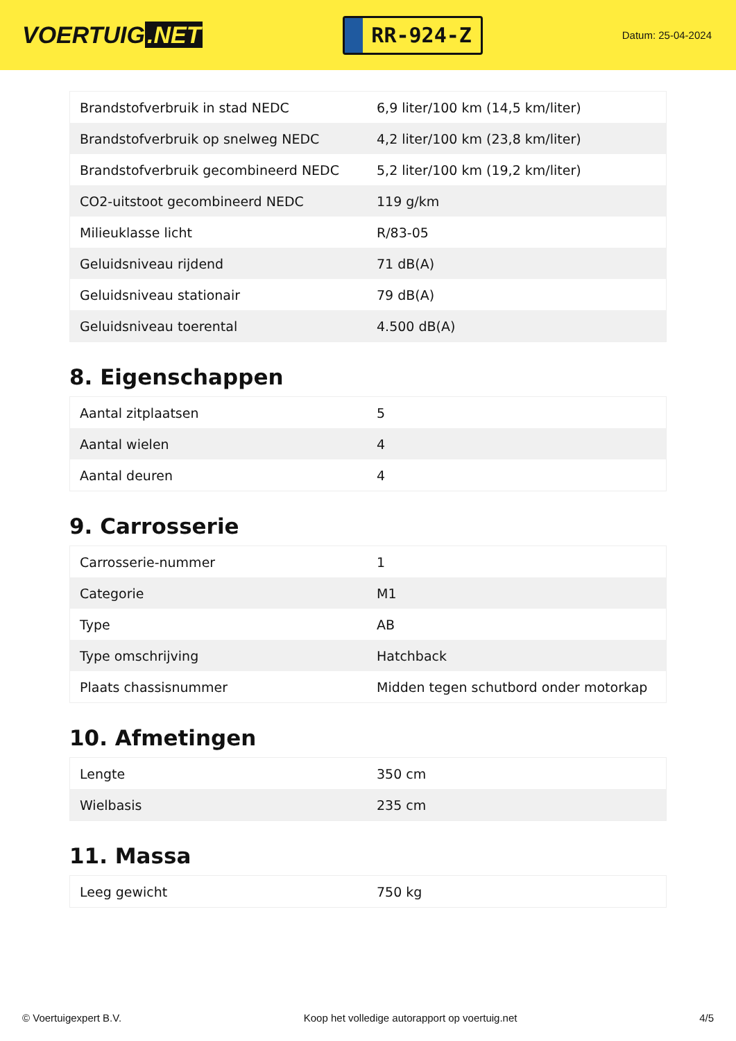VOERTUIG.NET
RR-924-Z
Datum: 25-04-2024
| Brandstofverbruik in stad NEDC | 6,9 liter/100 km (14,5 km/liter) |
| Brandstofverbruik op snelweg NEDC | 4,2 liter/100 km (23,8 km/liter) |
| Brandstofverbruik gecombineerd NEDC | 5,2 liter/100 km (19,2 km/liter) |
| CO2-uitstoot gecombineerd NEDC | 119 g/km |
| Milieuklasse licht | R/83-05 |
| Geluidsniveau rijdend | 71 dB(A) |
| Geluidsniveau stationair | 79 dB(A) |
| Geluidsniveau toerental | 4.500 dB(A) |
8. Eigenschappen
| Aantal zitplaatsen | 5 |
| Aantal wielen | 4 |
| Aantal deuren | 4 |
9. Carrosserie
| Carrosserie-nummer | 1 |
| Categorie | M1 |
| Type | AB |
| Type omschrijving | Hatchback |
| Plaats chassisnummer | Midden tegen schutbord onder motorkap |
10. Afmetingen
| Lengte | 350 cm |
| Wielbasis | 235 cm |
11. Massa
| Leeg gewicht | 750 kg |
© Voertuigexpert B.V. Koop het volledige autorapport op voertuig.net 4/5